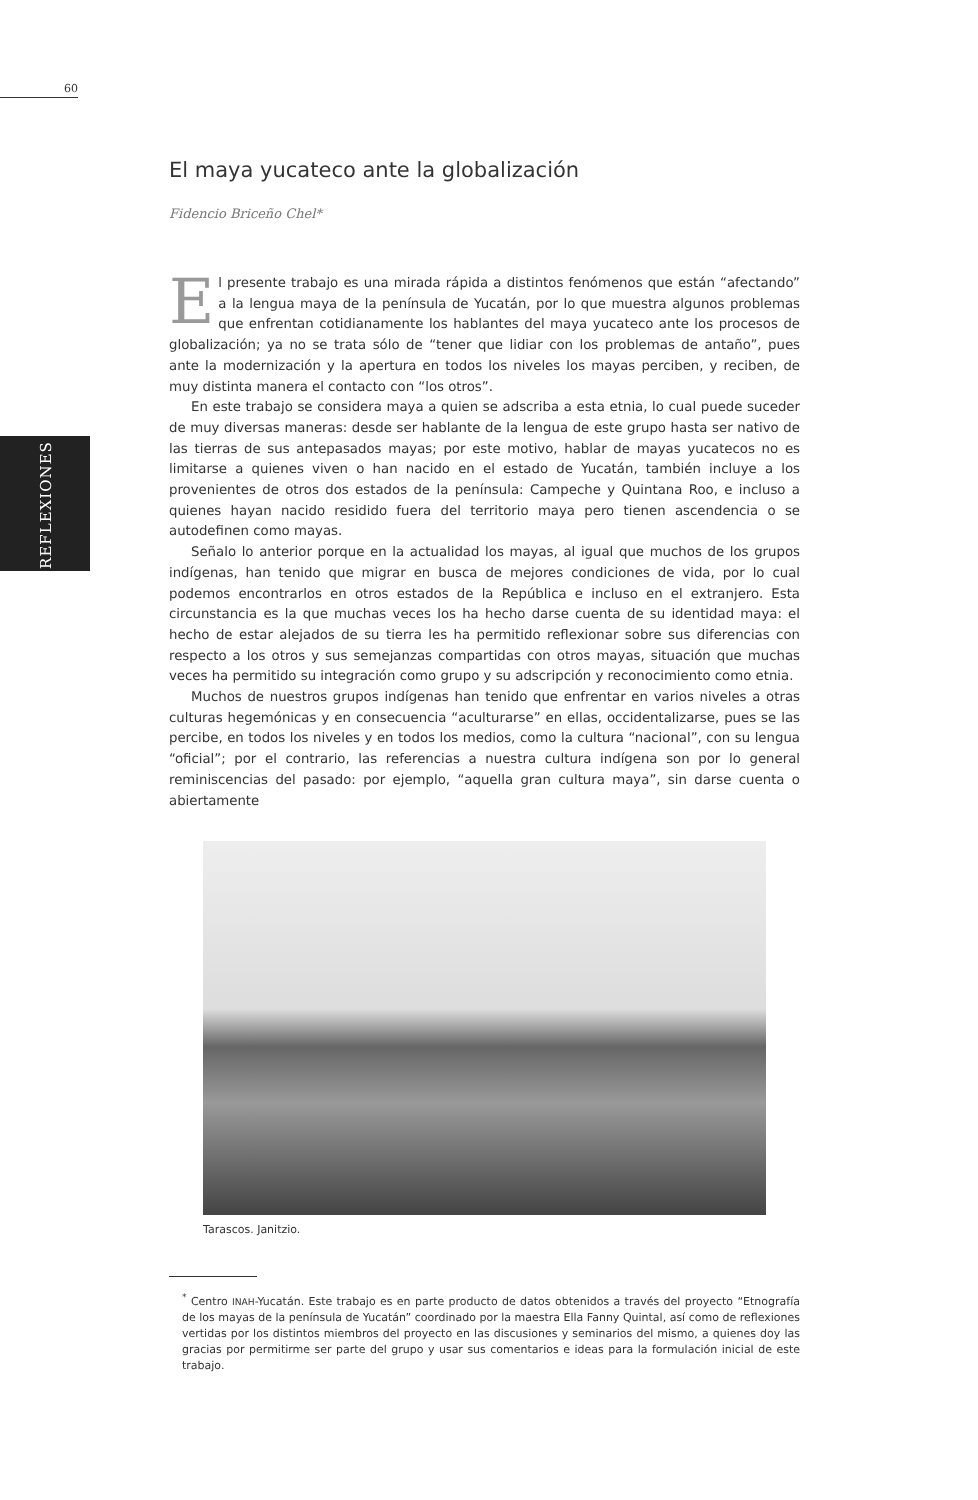60
REFLEXIONES
El maya yucateco ante la globalización
Fidencio Briceño Chel*
El presente trabajo es una mirada rápida a distintos fenómenos que están “afectando” a la lengua maya de la península de Yucatán, por lo que muestra algunos problemas que enfrentan cotidianamente los hablantes del maya yucateco ante los procesos de globalización; ya no se trata sólo de “tener que lidiar con los problemas de antaño”, pues ante la modernización y la apertura en todos los niveles los mayas perciben, y reciben, de muy distinta manera el contacto con “los otros”.
En este trabajo se considera maya a quien se adscriba a esta etnia, lo cual puede suceder de muy diversas maneras: desde ser hablante de la lengua de este grupo hasta ser nativo de las tierras de sus antepasados mayas; por este motivo, hablar de mayas yucatecos no es limitarse a quienes viven o han nacido en el estado de Yucatán, también incluye a los provenientes de otros dos estados de la península: Campeche y Quintana Roo, e incluso a quienes hayan nacido residido fuera del territorio maya pero tienen ascendencia o se autodefinen como mayas.
Señalo lo anterior porque en la actualidad los mayas, al igual que muchos de los grupos indígenas, han tenido que migrar en busca de mejores condiciones de vida, por lo cual podemos encontrarlos en otros estados de la República e incluso en el extranjero. Esta circunstancia es la que muchas veces los ha hecho darse cuenta de su identidad maya: el hecho de estar alejados de su tierra les ha permitido reflexionar sobre sus diferencias con respecto a los otros y sus semejanzas compartidas con otros mayas, situación que muchas veces ha permitido su integración como grupo y su adscripción y reconocimiento como etnia.
Muchos de nuestros grupos indígenas han tenido que enfrentar en varios niveles a otras culturas hegemónicas y en consecuencia “aculturarse” en ellas, occidentalizarse, pues se las percibe, en todos los niveles y en todos los medios, como la cultura “nacional”, con su lengua “oficial”; por el contrario, las referencias a nuestra cultura indígena son por lo general reminiscencias del pasado: por ejemplo, “aquella gran cultura maya”, sin darse cuenta o abiertamente
Tarascos. Janitzio.
<sup>*</sup> Centro INAH-Yucatán. Este trabajo es en parte producto de datos obtenidos a través del proyecto “Etnografía de los mayas de la península de Yucatán” coordinado por la maestra Ella Fanny Quintal, así como de reflexiones vertidas por los distintos miembros del proyecto en las discusiones y seminarios del mismo, a quienes doy las gracias por permitirme ser parte del grupo y usar sus comentarios e ideas para la formulación inicial de este trabajo.